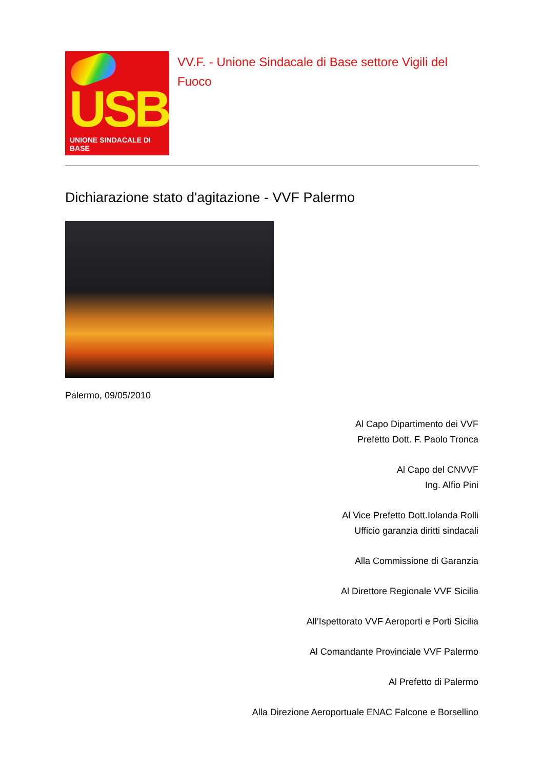USB
UNIONE SINDACALE DI BASE
VV.F. - Unione Sindacale di Base settore Vigili del Fuoco
Dichiarazione stato d'agitazione - VVF Palermo
Palermo, 09/05/2010
Al Capo Dipartimento dei VVF
Prefetto Dott. F. Paolo Tronca
Al Capo del CNVVF
Ing. Alfio Pini
Al Vice Prefetto Dott.Iolanda Rolli
Ufficio garanzia diritti sindacali
Alla Commissione di Garanzia
Al Direttore Regionale VVF Sicilia
All’Ispettorato VVF Aeroporti e Porti Sicilia
Al Comandante Provinciale VVF Palermo
Al Prefetto di Palermo
Alla Direzione Aeroportuale ENAC Falcone e Borsellino